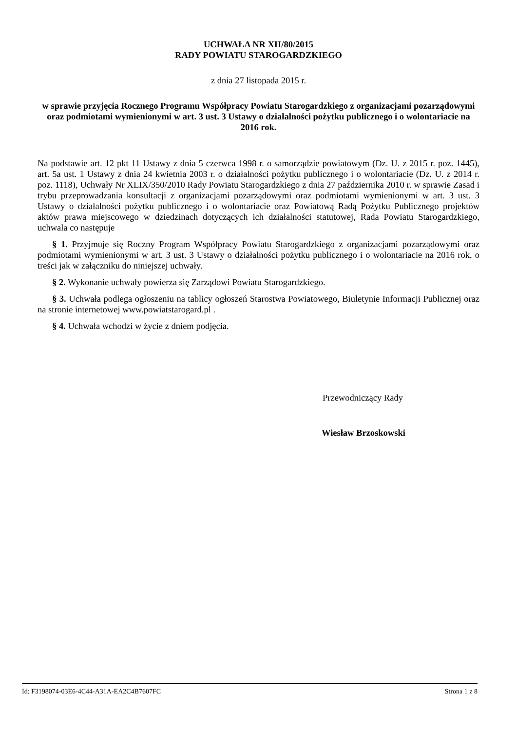UCHWAŁA NR XII/80/2015
RADY POWIATU STAROGARDZKIEGO
z dnia 27 listopada 2015 r.
w sprawie przyjęcia Rocznego Programu Współpracy Powiatu Starogardzkiego z organizacjami pozarządowymi oraz podmiotami wymienionymi w art. 3 ust. 3 Ustawy o działalności pożytku publicznego i o wolontariacie na 2016 rok.
Na podstawie art. 12 pkt 11 Ustawy z dnia 5 czerwca 1998 r. o samorządzie powiatowym (Dz. U. z 2015 r. poz. 1445), art. 5a ust. 1 Ustawy z dnia 24 kwietnia 2003 r. o działalności pożytku publicznego i o wolontariacie (Dz. U. z 2014 r. poz. 1118), Uchwały Nr XLIX/350/2010 Rady Powiatu Starogardzkiego z dnia 27 października 2010 r. w sprawie Zasad i trybu przeprowadzania konsultacji z organizacjami pozarządowymi oraz podmiotami wymienionymi w art. 3 ust. 3 Ustawy o działalności pożytku publicznego i o wolontariacie oraz Powiatową Radą Pożytku Publicznego projektów aktów prawa miejscowego w dziedzinach dotyczących ich działalności statutowej, Rada Powiatu Starogardzkiego, uchwala co następuje
§ 1. Przyjmuje się Roczny Program Współpracy Powiatu Starogardzkiego z organizacjami pozarządowymi oraz podmiotami wymienionymi w art. 3 ust. 3 Ustawy o działalności pożytku publicznego i o wolontariacie na 2016 rok, o treści jak w załączniku do niniejszej uchwały.
§ 2. Wykonanie uchwały powierza się Zarządowi Powiatu Starogardzkiego.
§ 3. Uchwała podlega ogłoszeniu na tablicy ogłoszeń Starostwa Powiatowego, Biuletynie Informacji Publicznej oraz na stronie internetowej www.powiatstarogard.pl .
§ 4. Uchwała wchodzi w życie z dniem podjęcia.
Przewodniczący Rady
Wiesław Brzoskowski
Id: F3198074-03E6-4C44-A31A-EA2C4B7607FC Strona 1 z 8